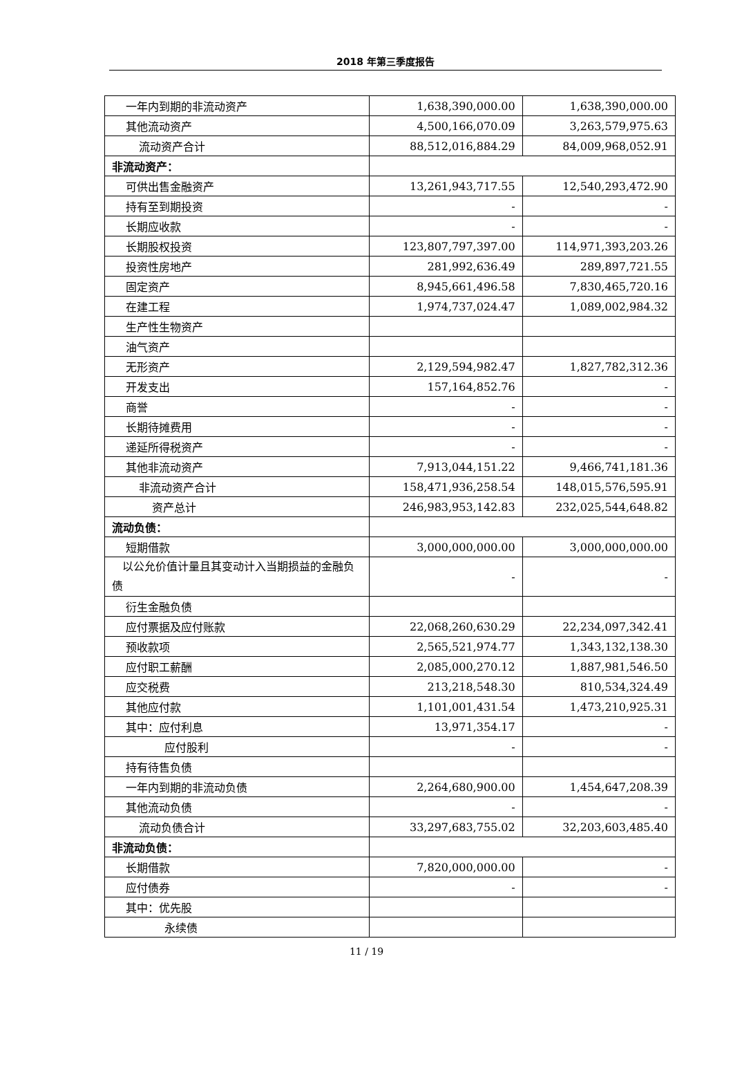2018 年第三季度报告
| 一年内到期的非流动资产 | 1,638,390,000.00 | 1,638,390,000.00 |
| 其他流动资产 | 4,500,166,070.09 | 3,263,579,975.63 |
| 流动资产合计 | 88,512,016,884.29 | 84,009,968,052.91 |
| 非流动资产： | | |
| 可供出售金融资产 | 13,261,943,717.55 | 12,540,293,472.90 |
| 持有至到期投资 | - | - |
| 长期应收款 | - | - |
| 长期股权投资 | 123,807,797,397.00 | 114,971,393,203.26 |
| 投资性房地产 | 281,992,636.49 | 289,897,721.55 |
| 固定资产 | 8,945,661,496.58 | 7,830,465,720.16 |
| 在建工程 | 1,974,737,024.47 | 1,089,002,984.32 |
| 生产性生物资产 | | |
| 油气资产 | | |
| 无形资产 | 2,129,594,982.47 | 1,827,782,312.36 |
| 开发支出 | 157,164,852.76 | - |
| 商誉 | - | - |
| 长期待摊费用 | - | - |
| 递延所得税资产 | - | - |
| 其他非流动资产 | 7,913,044,151.22 | 9,466,741,181.36 |
| 非流动资产合计 | 158,471,936,258.54 | 148,015,576,595.91 |
| 资产总计 | 246,983,953,142.83 | 232,025,544,648.82 |
| 流动负债： | | |
| 短期借款 | 3,000,000,000.00 | 3,000,000,000.00 |
| 以公允价值计量且其变动计入当期损益的金融负债 | - | - |
| 衍生金融负债 | | |
| 应付票据及应付账款 | 22,068,260,630.29 | 22,234,097,342.41 |
| 预收款项 | 2,565,521,974.77 | 1,343,132,138.30 |
| 应付职工薪酬 | 2,085,000,270.12 | 1,887,981,546.50 |
| 应交税费 | 213,218,548.30 | 810,534,324.49 |
| 其他应付款 | 1,101,001,431.54 | 1,473,210,925.31 |
| 其中：应付利息 | 13,971,354.17 | - |
| 应付股利 | - | - |
| 持有待售负债 | | |
| 一年内到期的非流动负债 | 2,264,680,900.00 | 1,454,647,208.39 |
| 其他流动负债 | - | - |
| 流动负债合计 | 33,297,683,755.02 | 32,203,603,485.40 |
| 非流动负债： | | |
| 长期借款 | 7,820,000,000.00 | - |
| 应付债券 | - | - |
| 其中：优先股 | | |
| 永续债 | | |
11 / 19